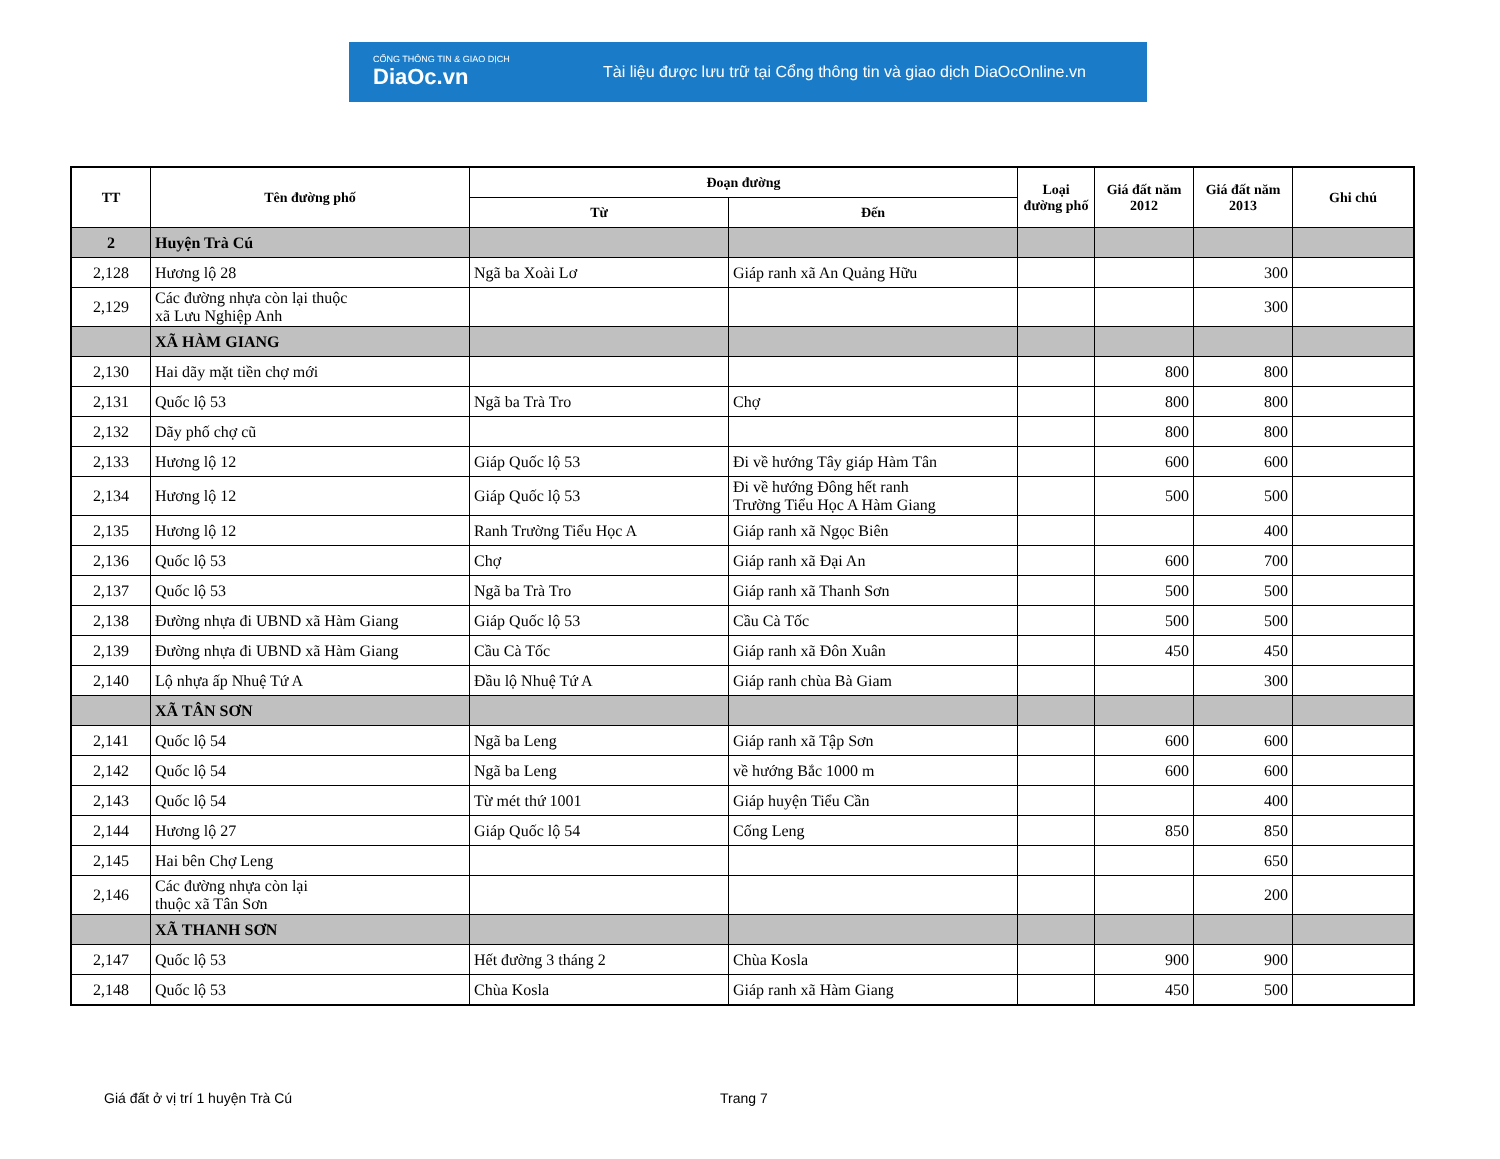CỔNG THÔNG TIN & GIAO DỊCH
DiaOc.vn
Tài liệu được lưu trữ tại Cổng thông tin và giao dịch DiaOcOnline.vn
| TT | Tên đường phố | Đoạn đường | | Loại đường phố | Giá đất năm 2012 | Giá đất năm 2013 | Ghi chú |
| --- | --- | --- | --- | --- | --- | --- | --- |
| | | Từ | Đến | | | | |
| 2 | Huyện Trà Cú | | | | | | |
| 2,128 | Hương lộ 28 | Ngã ba Xoài Lơ | Giáp ranh xã An Quảng Hữu | | | 300 | |
| 2,129 | Các đường nhựa còn lại thuộc xã Lưu Nghiệp Anh | | | | | 300 | |
| | XÃ HÀM GIANG | | | | | | |
| 2,130 | Hai dãy mặt tiền chợ mới | | | | 800 | 800 | |
| 2,131 | Quốc lộ 53 | Ngã ba Trà Tro | Chợ | | 800 | 800 | |
| 2,132 | Dãy phố chợ cũ | | | | 800 | 800 | |
| 2,133 | Hương lộ 12 | Giáp Quốc lộ 53 | Đi về hướng Tây giáp Hàm Tân | | 600 | 600 | |
| 2,134 | Hương lộ 12 | Giáp Quốc lộ 53 | Đi về hướng Đông hết ranh Trường Tiểu Học A Hàm Giang | | 500 | 500 | |
| 2,135 | Hương lộ 12 | Ranh Trường Tiểu Học A | Giáp ranh xã Ngọc Biên | | | 400 | |
| 2,136 | Quốc lộ 53 | Chợ | Giáp ranh xã Đại An | | 600 | 700 | |
| 2,137 | Quốc lộ 53 | Ngã ba Trà Tro | Giáp ranh xã Thanh Sơn | | 500 | 500 | |
| 2,138 | Đường nhựa đi UBND xã Hàm Giang | Giáp Quốc lộ 53 | Cầu Cà Tốc | | 500 | 500 | |
| 2,139 | Đường nhựa đi UBND xã Hàm Giang | Cầu Cà Tốc | Giáp ranh xã Đôn Xuân | | 450 | 450 | |
| 2,140 | Lộ nhựa ấp Nhuệ Tứ A | Đầu lộ Nhuệ Tứ A | Giáp ranh chùa Bà Giam | | | 300 | |
| | XÃ TÂN SƠN | | | | | | |
| 2,141 | Quốc lộ 54 | Ngã ba Leng | Giáp ranh xã Tập Sơn | | 600 | 600 | |
| 2,142 | Quốc lộ 54 | Ngã ba Leng | về hướng Bắc 1000 m | | 600 | 600 | |
| 2,143 | Quốc lộ 54 | Từ mét thứ 1001 | Giáp huyện Tiểu Cần | | | 400 | |
| 2,144 | Hương lộ 27 | Giáp Quốc lộ 54 | Cống Leng | | 850 | 850 | |
| 2,145 | Hai bên Chợ Leng | | | | | 650 | |
| 2,146 | Các đường nhựa còn lại thuộc xã Tân Sơn | | | | | 200 | |
| | XÃ THANH SƠN | | | | | | |
| 2,147 | Quốc lộ 53 | Hết đường 3 tháng 2 | Chùa Kosla | | 900 | 900 | |
| 2,148 | Quốc lộ 53 | Chùa Kosla | Giáp ranh xã Hàm Giang | | 450 | 500 | |
Giá đất ở vị trí 1 huyện Trà Cú
Trang 7